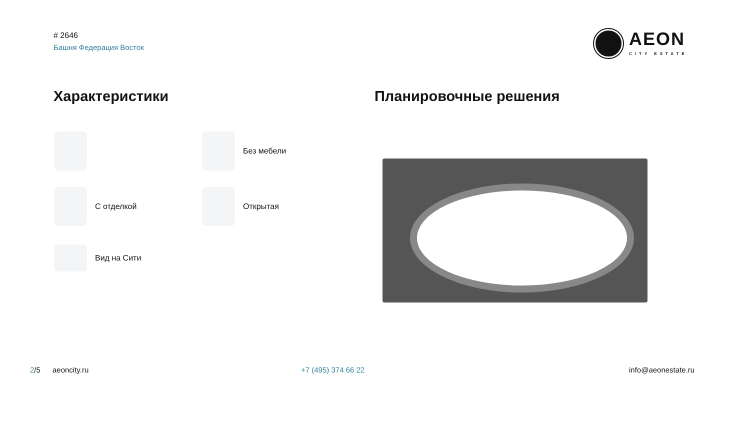# 2646
Башня Федерация Восток
AEON
CITY ESTATE
Характеристики Планировочные решения
Без мебели
С отделкой Открытая
Вид на Сити
2/5 aeoncity.ru +7 (495) 374 66 22 info@aeonestate.ru